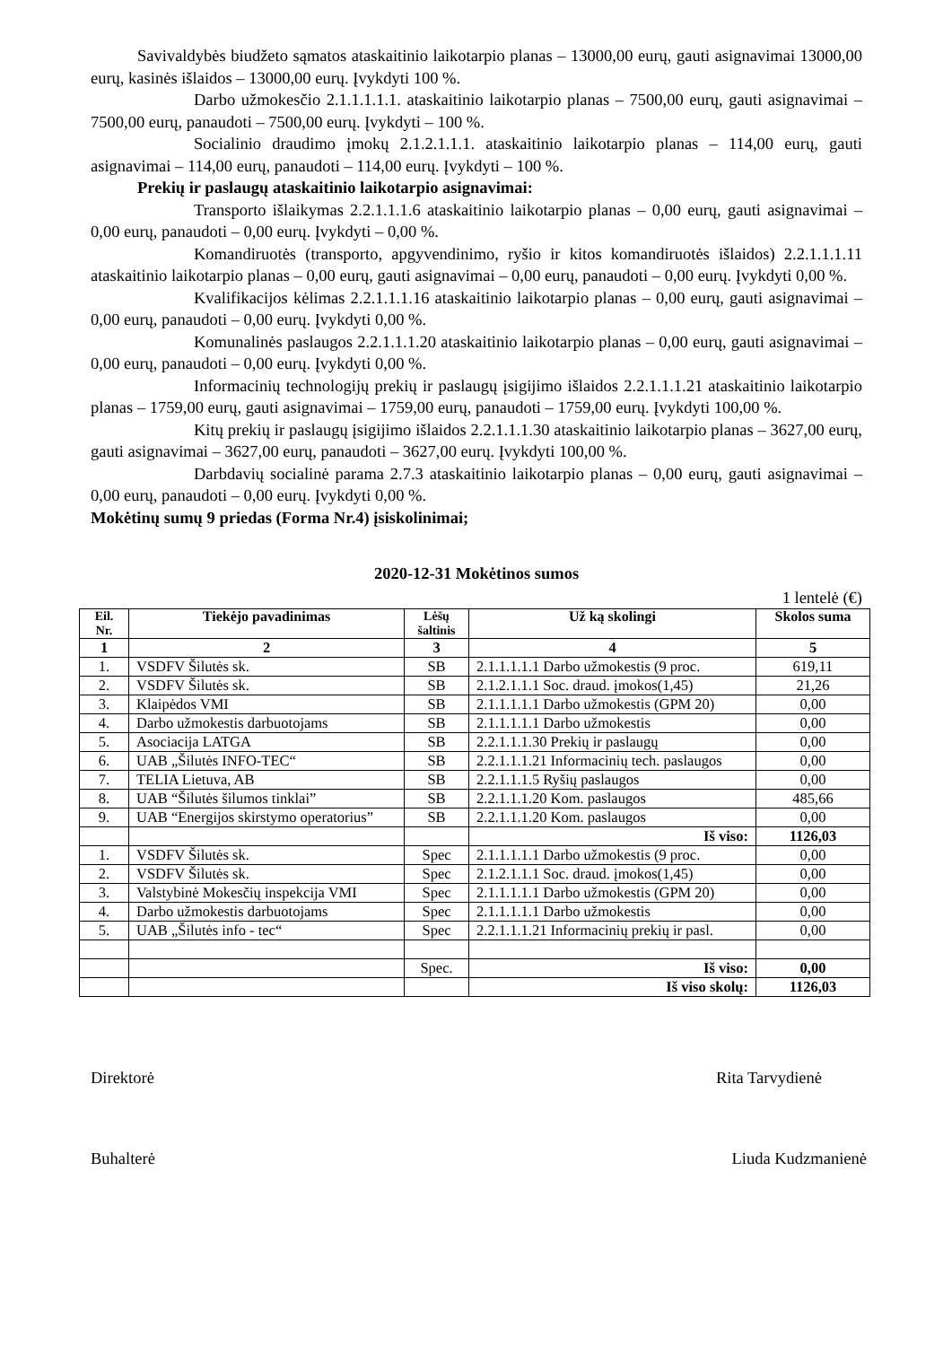Savivaldybės biudžeto sąmatos ataskaitinio laikotarpio planas – 13000,00 eurų, gauti asignavimai 13000,00 eurų, kasinės išlaidos – 13000,00 eurų. Įvykdyti 100 %.
Darbo užmokesčio 2.1.1.1.1.1. ataskaitinio laikotarpio planas – 7500,00 eurų, gauti asignavimai – 7500,00 eurų, panaudoti – 7500,00 eurų. Įvykdyti – 100 %.
Socialinio draudimo įmokų 2.1.2.1.1.1. ataskaitinio laikotarpio planas – 114,00 eurų, gauti asignavimai – 114,00 eurų, panaudoti – 114,00 eurų. Įvykdyti – 100 %.
Prekių ir paslaugų ataskaitinio laikotarpio asignavimai:
Transporto išlaikymas 2.2.1.1.1.6 ataskaitinio laikotarpio planas – 0,00 eurų, gauti asignavimai – 0,00 eurų, panaudoti – 0,00 eurų. Įvykdyti – 0,00 %.
Komandiruotės (transporto, apgyvendinimo, ryšio ir kitos komandiruotės išlaidos) 2.2.1.1.1.11 ataskaitinio laikotarpio planas – 0,00 eurų, gauti asignavimai – 0,00 eurų, panaudoti – 0,00 eurų. Įvykdyti 0,00 %.
Kvalifikacijos kėlimas 2.2.1.1.1.16 ataskaitinio laikotarpio planas – 0,00 eurų, gauti asignavimai – 0,00 eurų, panaudoti – 0,00 eurų. Įvykdyti 0,00 %.
Komunalinės paslaugos 2.2.1.1.1.20 ataskaitinio laikotarpio planas – 0,00 eurų, gauti asignavimai – 0,00 eurų, panaudoti – 0,00 eurų. Įvykdyti 0,00 %.
Informacinių technologijų prekių ir paslaugų įsigijimo išlaidos 2.2.1.1.1.21 ataskaitinio laikotarpio planas – 1759,00 eurų, gauti asignavimai – 1759,00 eurų, panaudoti – 1759,00 eurų. Įvykdyti 100,00 %.
Kitų prekių ir paslaugų įsigijimo išlaidos 2.2.1.1.1.30 ataskaitinio laikotarpio planas – 3627,00 eurų, gauti asignavimai – 3627,00 eurų, panaudoti – 3627,00 eurų. Įvykdyti 100,00 %.
Darbdavių socialinė parama 2.7.3 ataskaitinio laikotarpio planas – 0,00 eurų, gauti asignavimai – 0,00 eurų, panaudoti – 0,00 eurų. Įvykdyti 0,00 %.
Mokėtinų sumų 9 priedas (Forma Nr.4) įsiskolinimai;
2020-12-31 Mokėtinos sumos
1 lentelė (€)
| Eil. Nr. | Tiekėjo pavadinimas | Lėšų šaltinis | Už ką skolingi | Skolos suma |
| --- | --- | --- | --- | --- |
| 1 | 2 | 3 | 4 | 5 |
| 1. | VSDFV Šilutės sk. | SB | 2.1.1.1.1.1 Darbo užmokestis (9 proc. | 619,11 |
| 2. | VSDFV Šilutės sk. | SB | 2.1.2.1.1.1 Soc. draud. įmokos(1,45) | 21,26 |
| 3. | Klaipėdos VMI | SB | 2.1.1.1.1.1 Darbo užmokestis (GPM 20) | 0,00 |
| 4. | Darbo užmokestis darbuotojams | SB | 2.1.1.1.1.1 Darbo užmokestis | 0,00 |
| 5. | Asociacija LATGA | SB | 2.2.1.1.1.30 Prekių ir paslaugų | 0,00 |
| 6. | UAB „Šilutės INFO-TEC“ | SB | 2.2.1.1.1.21 Informacinių tech. paslaugos | 0,00 |
| 7. | TELIA Lietuva, AB | SB | 2.2.1.1.1.5 Ryšių paslaugos | 0,00 |
| 8. | UAB “Šilutės šilumos tinklai” | SB | 2.2.1.1.1.20 Kom. paslaugos | 485,66 |
| 9. | UAB “Energijos skirstymo operatorius” | SB | 2.2.1.1.1.20 Kom. paslaugos | 0,00 |
| | | | Iš viso: | 1126,03 |
| 1. | VSDFV Šilutės sk. | Spec | 2.1.1.1.1.1 Darbo užmokestis (9 proc. | 0,00 |
| 2. | VSDFV Šilutės sk. | Spec | 2.1.2.1.1.1 Soc. draud. įmokos(1,45) | 0,00 |
| 3. | Valstybinė Mokesčių inspekcija VMI | Spec | 2.1.1.1.1.1 Darbo užmokestis (GPM 20) | 0,00 |
| 4. | Darbo užmokestis darbuotojams | Spec | 2.1.1.1.1.1 Darbo užmokestis | 0,00 |
| 5. | UAB „Šilutės info - tec“ | Spec | 2.2.1.1.1.21 Informacinių prekių ir pasl. | 0,00 |
| | | Spec. | Iš viso: | 0,00 |
| | | | Iš viso skolų: | 1126,03 |
Direktorė Rita Tarvydienė
Buhalterė Liuda Kudzmanienė